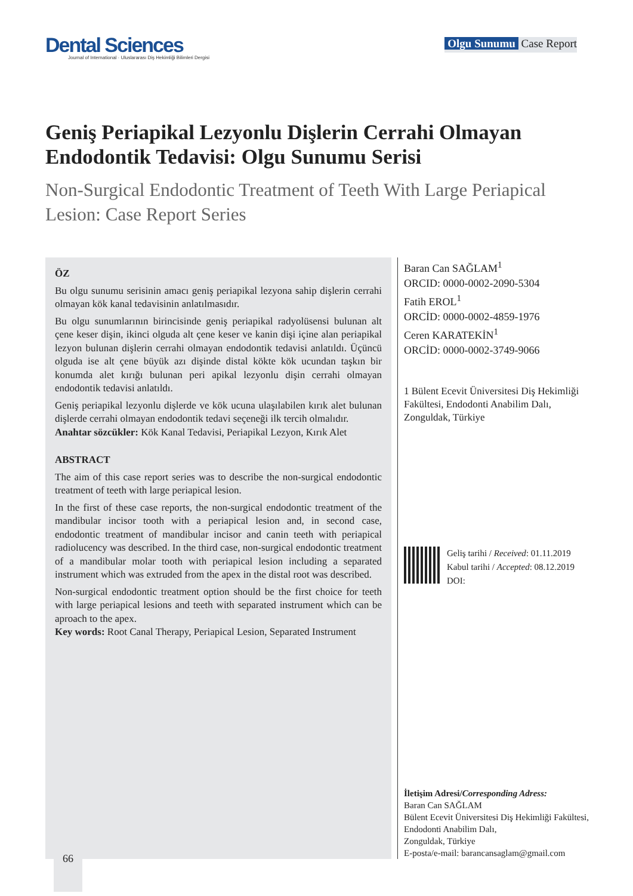Dental Sciences
Journal of International · Uluslararası Diş Hekimliği Bilimleri Dergisi
Olgu Sunumu Case Report
Geniş Periapikal Lezyonlu Dişlerin Cerrahi Olmayan Endodontik Tedavisi: Olgu Sunumu Serisi
Non-Surgical Endodontic Treatment of Teeth With Large Periapical Lesion: Case Report Series
ÖZ
Bu olgu sunumu serisinin amacı geniş periapikal lezyona sahip dişlerin cerrahi olmayan kök kanal tedavisinin anlatılmasıdır.
Bu olgu sunumlarının birincisinde geniş periapikal radyolüsensi bulunan alt çene keser dişin, ikinci olguda alt çene keser ve kanin dişi içine alan periapikal lezyon bulunan dişlerin cerrahi olmayan endodontik tedavisi anlatıldı. Üçüncü olguda ise alt çene büyük azı dişinde distal kökte kök ucundan taşkın bir konumda alet kırığı bulunan peri apikal lezyonlu dişin cerrahi olmayan endodontik tedavisi anlatıldı.
Geniş periapikal lezyonlu dişlerde ve kök ucuna ulaşılabilen kırık alet bulunan dişlerde cerrahi olmayan endodontik tedavi seçeneği ilk tercih olmalıdır.
Anahtar sözcükler: Kök Kanal Tedavisi, Periapikal Lezyon, Kırık Alet
ABSTRACT
The aim of this case report series was to describe the non-surgical endodontic treatment of teeth with large periapical lesion.
In the first of these case reports, the non-surgical endodontic treatment of the mandibular incisor tooth with a periapical lesion and, in second case, endodontic treatment of mandibular incisor and canin teeth with periapical radiolucency was described. In the third case, non-surgical endodontic treatment of a mandibular molar tooth with periapical lesion including a separated instrument which was extruded from the apex in the distal root was described.
Non-surgical endodontic treatment option should be the first choice for teeth with large periapical lesions and teeth with separated instrument which can be aproach to the apex.
Key words: Root Canal Therapy, Periapical Lesion, Separated Instrument
Baran Can SAĞLAM<sup>1</sup>
ORCID: 0000-0002-2090-5304
Fatih EROL<sup>1</sup>
ORCİD: 0000-0002-4859-1976
Ceren KARATEKİN<sup>1</sup>
ORCİD: 0000-0002-3749-9066
1 Bülent Ecevit Üniversitesi Diş Hekimliği Fakültesi, Endodonti Anabilim Dalı,
Zonguldak, Türkiye
Geliş tarihi / Received: 01.11.2019
Kabul tarihi / Accepted: 08.12.2019
DOI:
İletişim Adresi/Corresponding Adress:
Baran Can SAĞLAM
Bülent Ecevit Üniversitesi Diş Hekimliği Fakültesi, Endodonti Anabilim Dalı,
Zonguldak, Türkiye
E-posta/e-mail: barancansaglam@gmail.com
66